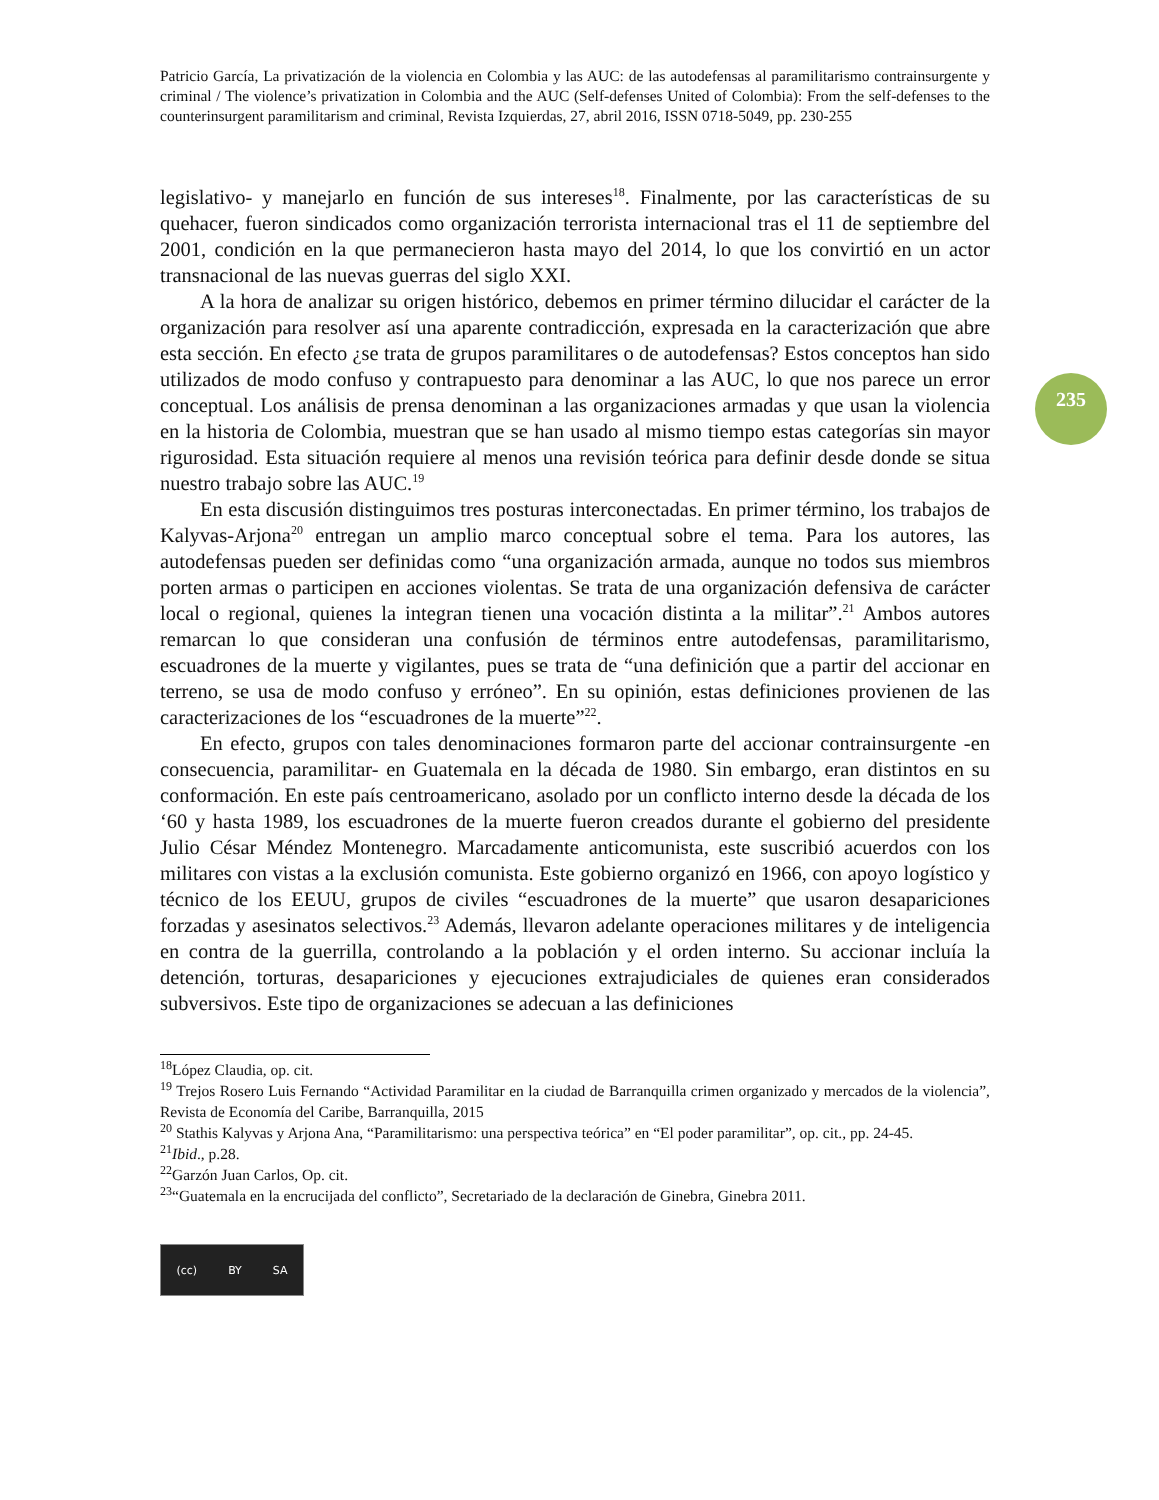235
Patricio García, La privatización de la violencia en Colombia y las AUC: de las autodefensas al paramilitarismo contrainsurgente y criminal / The violence’s privatization in Colombia and the AUC (Self-defenses United of Colombia): From the self-defenses to the counterinsurgent paramilitarism and criminal, Revista Izquierdas, 27, abril 2016, ISSN 0718-5049, pp. 230-255
legislativo- y manejarlo en función de sus intereses<sup>18</sup>. Finalmente, por las características de su quehacer, fueron sindicados como organización terrorista internacional tras el 11 de septiembre del 2001, condición en la que permanecieron hasta mayo del 2014, lo que los convirtió en un actor transnacional de las nuevas guerras del siglo XXI.
A la hora de analizar su origen histórico, debemos en primer término dilucidar el carácter de la organización para resolver así una aparente contradicción, expresada en la caracterización que abre esta sección. En efecto ¿se trata de grupos paramilitares o de autodefensas? Estos conceptos han sido utilizados de modo confuso y contrapuesto para denominar a las AUC, lo que nos parece un error conceptual. Los análisis de prensa denominan a las organizaciones armadas y que usan la violencia en la historia de Colombia, muestran que se han usado al mismo tiempo estas categorías sin mayor rigurosidad. Esta situación requiere al menos una revisión teórica para definir desde donde se situa nuestro trabajo sobre las AUC.<sup>19</sup>
En esta discusión distinguimos tres posturas interconectadas. En primer término, los trabajos de Kalyvas-Arjona<sup>20</sup> entregan un amplio marco conceptual sobre el tema. Para los autores, las autodefensas pueden ser definidas como “una organización armada, aunque no todos sus miembros porten armas o participen en acciones violentas. Se trata de una organización defensiva de carácter local o regional, quienes la integran tienen una vocación distinta a la militar”.<sup>21</sup> Ambos autores remarcan lo que consideran una confusión de términos entre autodefensas, paramilitarismo, escuadrones de la muerte y vigilantes, pues se trata de “una definición que a partir del accionar en terreno, se usa de modo confuso y erróneo”. En su opinión, estas definiciones provienen de las caracterizaciones de los “escuadrones de la muerte”<sup>22</sup>.
En efecto, grupos con tales denominaciones formaron parte del accionar contrainsurgente -en consecuencia, paramilitar- en Guatemala en la década de 1980. Sin embargo, eran distintos en su conformación. En este país centroamericano, asolado por un conflicto interno desde la década de los ‘60 y hasta 1989, los escuadrones de la muerte fueron creados durante el gobierno del presidente Julio César Méndez Montenegro. Marcadamente anticomunista, este suscribió acuerdos con los militares con vistas a la exclusión comunista. Este gobierno organizó en 1966, con apoyo logístico y técnico de los EEUU, grupos de civiles “escuadrones de la muerte” que usaron desapariciones forzadas y asesinatos selectivos.<sup>23</sup> Además, llevaron adelante operaciones militares y de inteligencia en contra de la guerrilla, controlando a la población y el orden interno. Su accionar incluía la detención, torturas, desapariciones y ejecuciones extrajudiciales de quienes eran considerados subversivos. Este tipo de organizaciones se adecuan a las definiciones
<sup>18</sup> López Claudia, op. cit.
<sup>19</sup> Trejos Rosero Luis Fernando “Actividad Paramilitar en la ciudad de Barranquilla crimen organizado y mercados de la violencia”, Revista de Economía del Caribe, Barranquilla, 2015
<sup>20</sup> Stathis Kalyvas y Arjona Ana, “Paramilitarismo: una perspectiva teórica” en “El poder paramilitar”, op. cit., pp. 24-45.
<sup>21</sup> Ibid., p.28.
<sup>22</sup> Garzón Juan Carlos, Op. cit.
<sup>23</sup> “Guatemala en la encrucijada del conflicto”, Secretariado de la declaración de Ginebra, Ginebra 2011.
(cc) BY SA